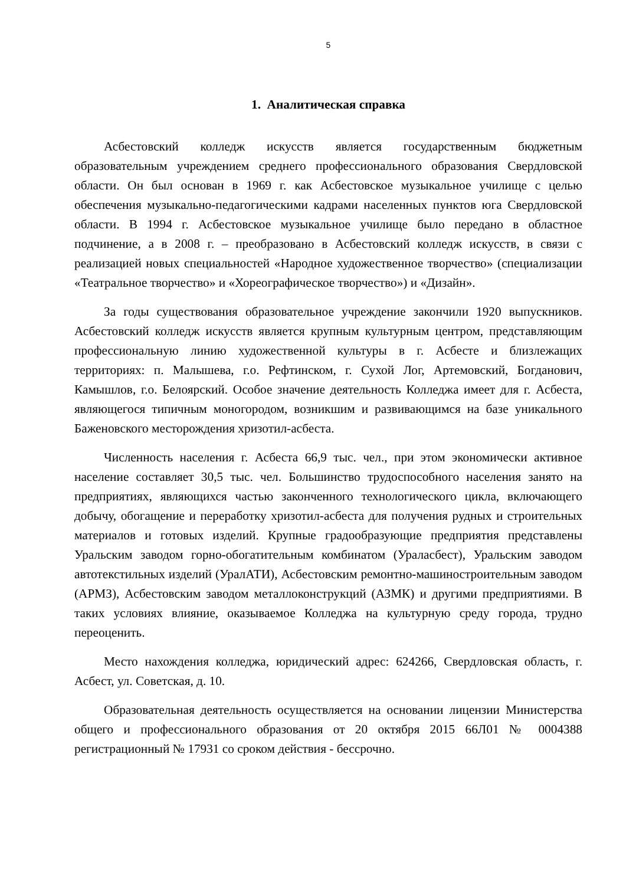5
1. Аналитическая справка
Асбестовский колледж искусств является государственным бюджетным образовательным учреждением среднего профессионального образования Свердловской области. Он был основан в 1969 г. как Асбестовское музыкальное училище с целью обеспечения музыкально-педагогическими кадрами населенных пунктов юга Свердловской области. В 1994 г. Асбестовское музыкальное училище было передано в областное подчинение, а в 2008 г. – преобразовано в Асбестовский колледж искусств, в связи с реализацией новых специальностей «Народное художественное творчество» (специализации «Театральное творчество» и «Хореографическое творчество») и «Дизайн».
За годы существования образовательное учреждение закончили 1920 выпускников. Асбестовский колледж искусств является крупным культурным центром, представляющим профессиональную линию художественной культуры в г. Асбесте и близлежащих территориях: п. Малышева, г.о. Рефтинском, г. Сухой Лог, Артемовский, Богданович, Камышлов, г.о. Белоярский. Особое значение деятельность Колледжа имеет для г. Асбеста, являющегося типичным моногородом, возникшим и развивающимся на базе уникального Баженовского месторождения хризотил-асбеста.
Численность населения г. Асбеста 66,9 тыс. чел., при этом экономически активное население составляет 30,5 тыс. чел. Большинство трудоспособного населения занято на предприятиях, являющихся частью законченного технологического цикла, включающего добычу, обогащение и переработку хризотил-асбеста для получения рудных и строительных материалов и готовых изделий. Крупные градообразующие предприятия представлены Уральским заводом горно-обогатительным комбинатом (Ураласбест), Уральским заводом автотекстильных изделий (УралАТИ), Асбестовским ремонтно-машиностроительным заводом (АРМЗ), Асбестовским заводом металлоконструкций (АЗМК) и другими предприятиями. В таких условиях влияние, оказываемое Колледжа на культурную среду города, трудно переоценить.
Место нахождения колледжа, юридический адрес: 624266, Свердловская область, г. Асбест, ул. Советская, д. 10.
Образовательная деятельность осуществляется на основании лицензии Министерства общего и профессионального образования от 20 октября 2015 66Л01 № 0004388 регистрационный № 17931 со сроком действия - бессрочно.